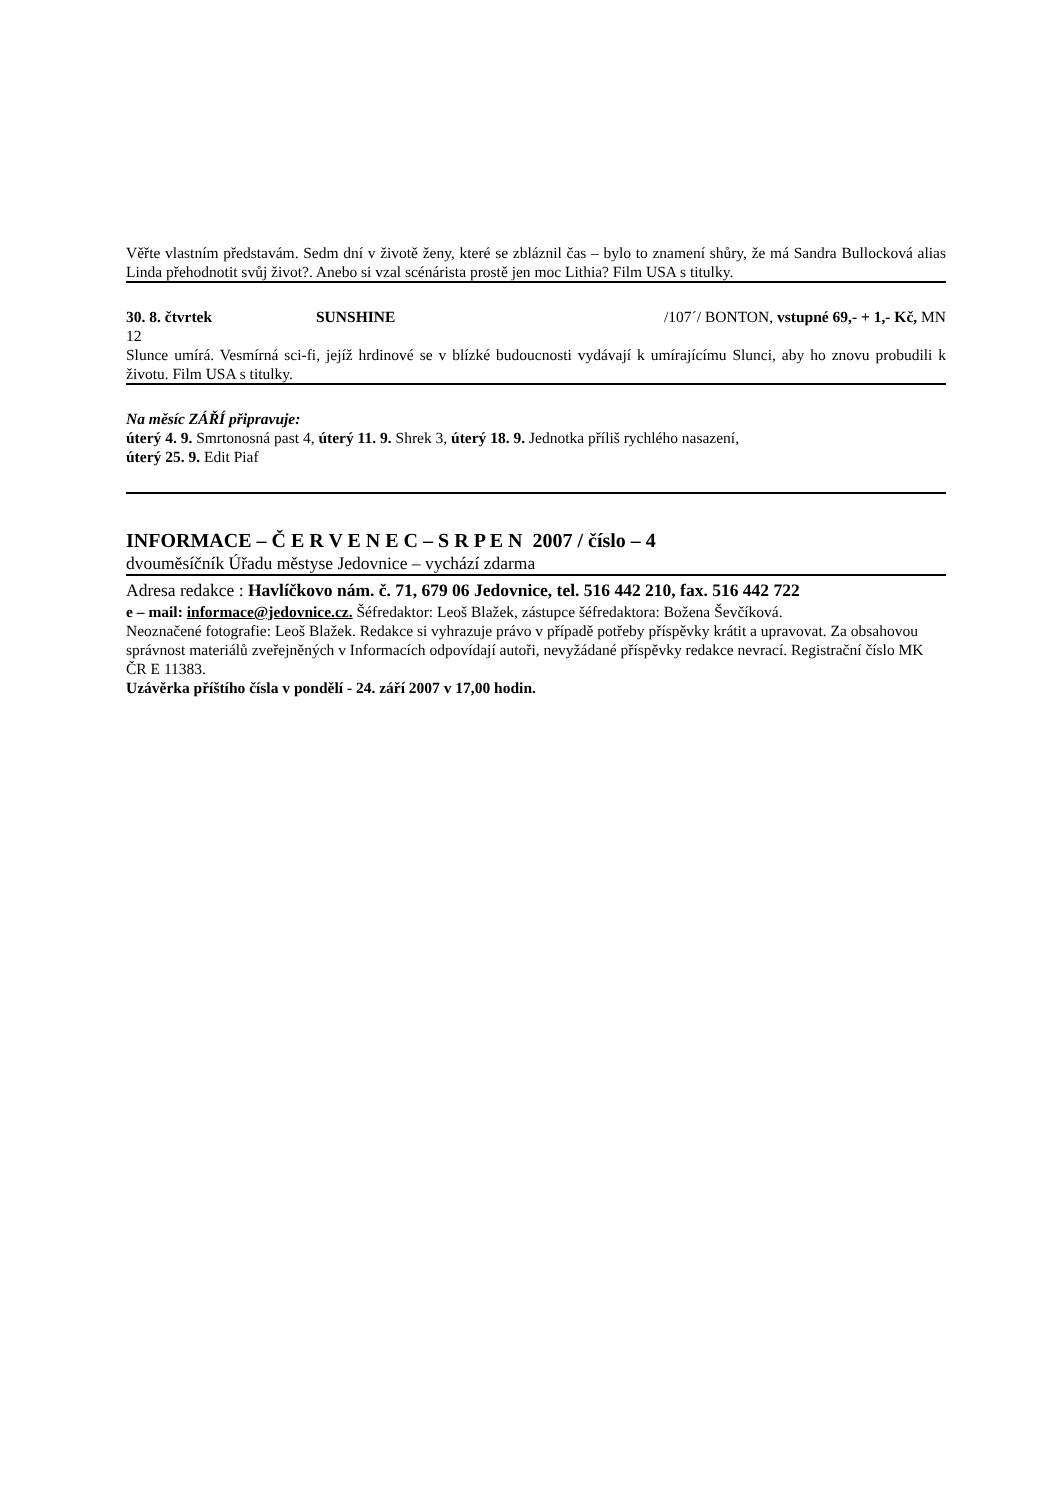Věřte vlastním představám. Sedm dní v životě ženy, které se zbláznil čas – bylo to znamení shůry, že má Sandra Bullocková alias Linda přehodnotit svůj život?. Anebo si vzal scénárista prostě jen moc Lithia? Film USA s titulky.
30. 8. čtvrtek SUNSHINE /107´/ BONTON, vstupné 69,- + 1,- Kč, MN
12
Slunce umírá. Vesmírná sci-fi, jejíž hrdinové se v blízké budoucnosti vydávají k umírajícímu Slunci, aby ho znovu probudili k životu. Film USA s titulky.
Na měsíc ZÁŘÍ připravuje:
úterý 4. 9. Smrtonosná past 4, úterý 11. 9. Shrek 3, úterý 18. 9. Jednotka příliš rychlého nasazení,
úterý 25. 9. Edit Piaf
INFORMACE – Č E R V E N E C – S R P E N 2007 / číslo – 4
dvouměsíčník Úřadu městyse Jedovnice – vychází zdarma
Adresa redakce : Havlíčkovo nám. č. 71, 679 06 Jedovnice, tel. 516 442 210, fax. 516 442 722
e – mail: informace@jedovnice.cz. Šéfredaktor: Leoš Blažek, zástupce šéfredaktora: Božena Ševčíková.
Neoznačené fotografie: Leoš Blažek. Redakce si vyhrazuje právo v případě potřeby příspěvky krátit a upravovat. Za obsahovou správnost materiálů zveřejněných v Informacích odpovídají autoři, nevyžádané příspěvky redakce nevrací. Registrační číslo MK ČR E 11383.
Uzávěrka příštího čísla v pondělí - 24. září 2007 v 17,00 hodin.